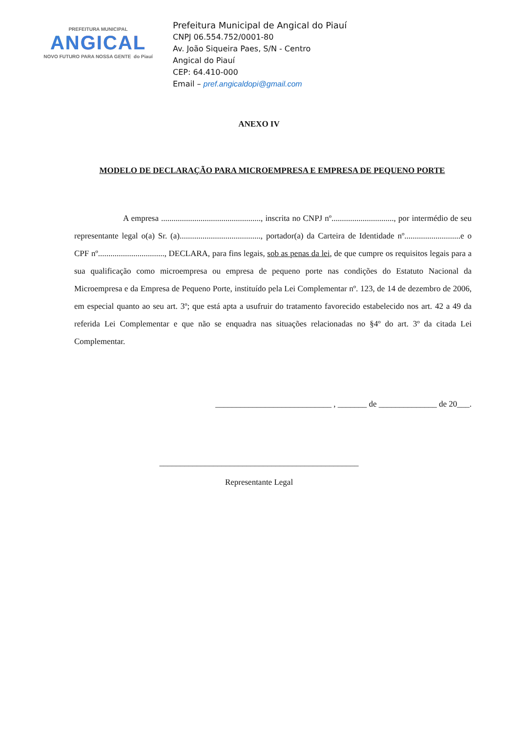PREFEITURA MUNICIPAL
ANGICAL
NOVO FUTURO PARA NOSSA GENTE do Piauí
Prefeitura Municipal de Angical do Piauí
CNPJ 06.554.752/0001-80
Av. João Siqueira Paes, S/N - Centro
Angical do Piauí
CEP: 64.410-000
Email – pref.angicaldopi@gmail.com
ANEXO IV
MODELO DE DECLARAÇÃO PARA MICROEMPRESA E EMPRESA DE PEQUENO PORTE
A empresa ................................................, inscrita no CNPJ nº.............................., por intermédio de seu representante legal o(a) Sr. (a)......................................., portador(a) da Carteira de Identidade nº...........................e o CPF nº................................, DECLARA, para fins legais, sob as penas da lei, de que cumpre os requisitos legais para a sua qualificação como microempresa ou empresa de pequeno porte nas condições do Estatuto Nacional da Microempresa e da Empresa de Pequeno Porte, instituído pela Lei Complementar nº. 123, de 14 de dezembro de 2006, em especial quanto ao seu art. 3º; que está apta a usufruir do tratamento favorecido estabelecido nos art. 42 a 49 da referida Lei Complementar e que não se enquadra nas situações relacionadas no §4º do art. 3º da citada Lei Complementar.
____________________________ , _______ de ______________ de 20___.
________________________________________________
Representante Legal